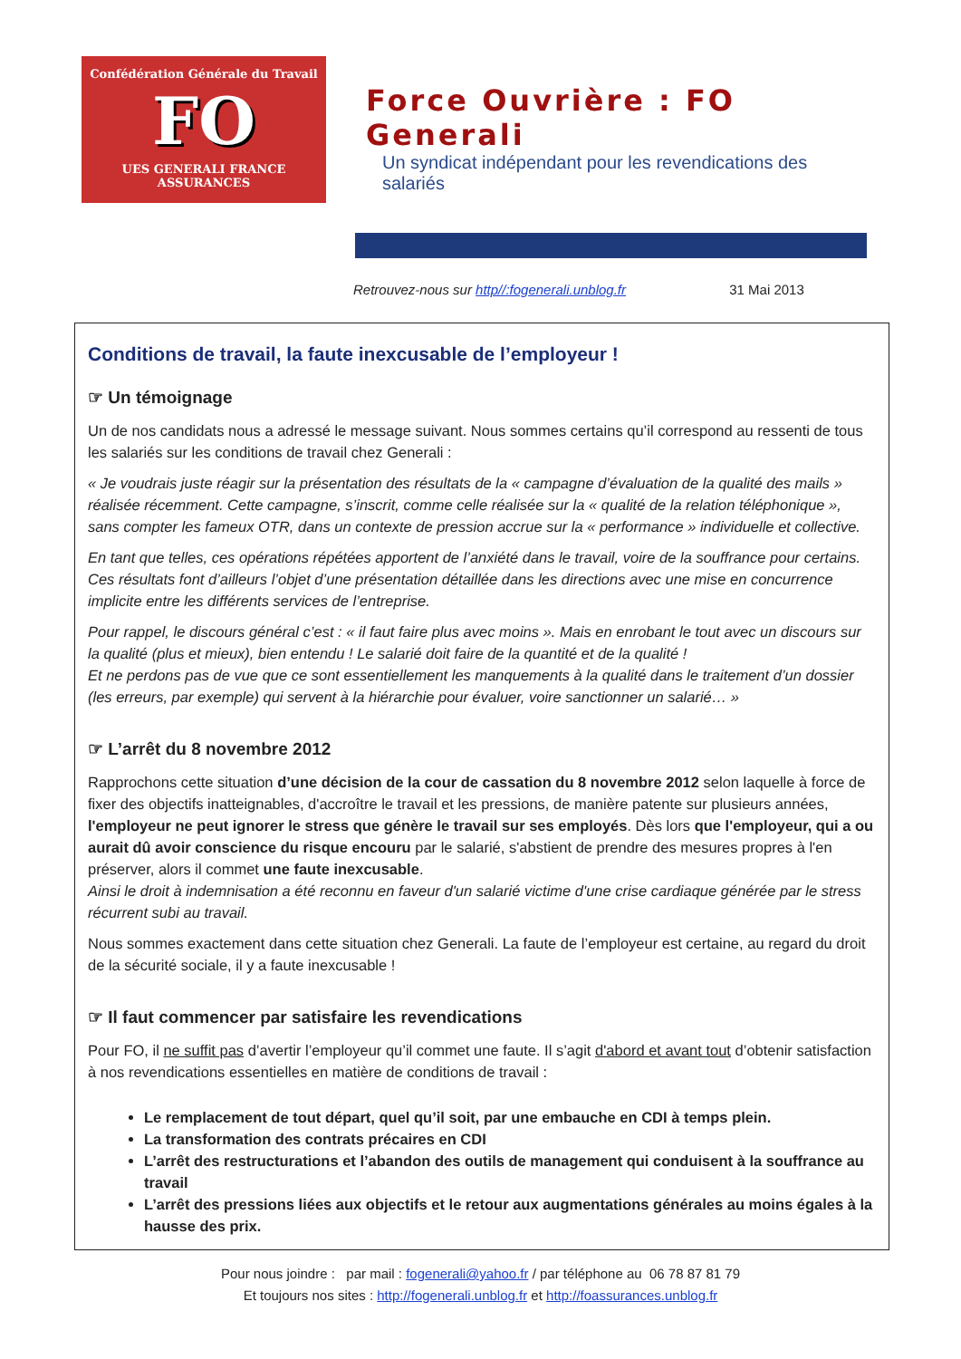Confédération Générale du Travail
FO
UES GENERALI FRANCE ASSURANCES
Force Ouvrière : FO Generali
Un syndicat indépendant pour les revendications des salariés
Retrouvez-nous sur http//:fogenerali.unblog.fr 31 Mai 2013
Conditions de travail, la faute inexcusable de l’employeur !
☞ Un témoignage
Un de nos candidats nous a adressé le message suivant. Nous sommes certains qu’il correspond au ressenti de tous les salariés sur les conditions de travail chez Generali :
« Je voudrais juste réagir sur la présentation des résultats de la « campagne d’évaluation de la qualité des mails » réalisée récemment. Cette campagne, s’inscrit, comme celle réalisée sur la « qualité de la relation téléphonique », sans compter les fameux OTR, dans un contexte de pression accrue sur la « performance » individuelle et collective.
En tant que telles, ces opérations répétées apportent de l’anxiété dans le travail, voire de la souffrance pour certains. Ces résultats font d’ailleurs l’objet d’une présentation détaillée dans les directions avec une mise en concurrence implicite entre les différents services de l’entreprise.
Pour rappel, le discours général c’est : « il faut faire plus avec moins ». Mais en enrobant le tout avec un discours sur la qualité (plus et mieux), bien entendu ! Le salarié doit faire de la quantité et de la qualité !
Et ne perdons pas de vue que ce sont essentiellement les manquements à la qualité dans le traitement d’un dossier (les erreurs, par exemple) qui servent à la hiérarchie pour évaluer, voire sanctionner un salarié… »
☞ L’arrêt du 8 novembre 2012
Rapprochons cette situation d’une décision de la cour de cassation du 8 novembre 2012 selon laquelle à force de fixer des objectifs inatteignables, d'accroître le travail et les pressions, de manière patente sur plusieurs années, l'employeur ne peut ignorer le stress que génère le travail sur ses employés. Dès lors que l'employeur, qui a ou aurait dû avoir conscience du risque encouru par le salarié, s'abstient de prendre des mesures propres à l'en préserver, alors il commet une faute inexcusable.
Ainsi le droit à indemnisation a été reconnu en faveur d'un salarié victime d'une crise cardiaque générée par le stress récurrent subi au travail.
Nous sommes exactement dans cette situation chez Generali. La faute de l’employeur est certaine, au regard du droit de la sécurité sociale, il y a faute inexcusable !
☞ Il faut commencer par satisfaire les revendications
Pour FO, il ne suffit pas d’avertir l’employeur qu’il commet une faute. Il s’agit d'abord et avant tout d’obtenir satisfaction à nos revendications essentielles en matière de conditions de travail :
Le remplacement de tout départ, quel qu’il soit, par une embauche en CDI à temps plein.
La transformation des contrats précaires en CDI
L’arrêt des restructurations et l’abandon des outils de management qui conduisent à la souffrance au travail
L’arrêt des pressions liées aux objectifs et le retour aux augmentations générales au moins égales à la hausse des prix.
Pour nous joindre : par mail : fogenerali@yahoo.fr / par téléphone au 06 78 87 81 79
Et toujours nos sites : http://fogenerali.unblog.fr et http://foassurances.unblog.fr